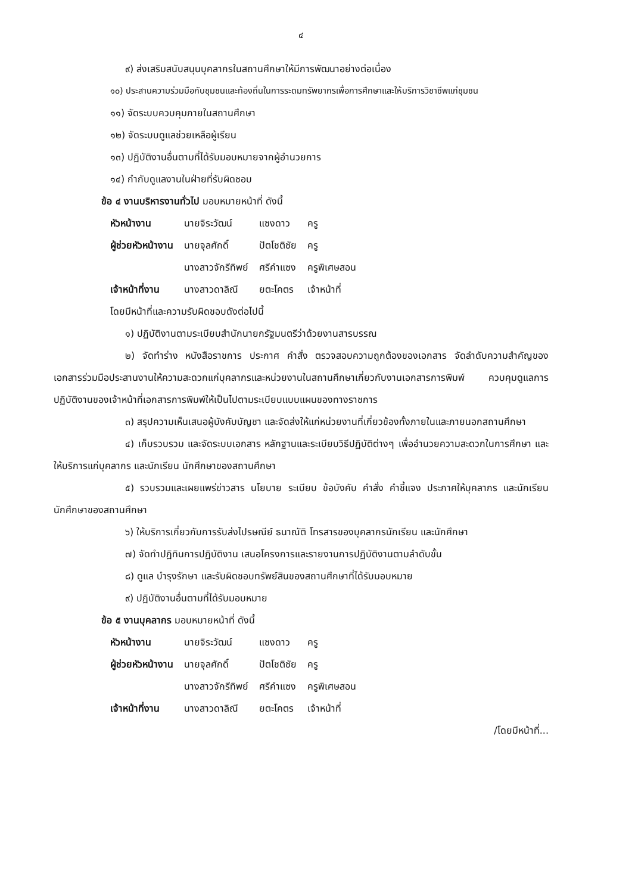๔
๙) ส่งเสริมสนับสนุนบุคลากรในสถานศึกษาให้มีการพัฒนาอย่างต่อเนื่อง
๑๐) ประสานความร่วมมือกับชุมชนและท้องถิ่นในการระดมทรัพยากรเพื่อการศึกษาและให้บริการวิชาชีพแก่ชุมชน
๑๑) จัดระบบควบคุมภายในสถานศึกษา
๑๒) จัดระบบดูแลช่วยเหลือผู้เรียน
๑๓) ปฏิบัติงานอื่นตามที่ได้รับมอบหมายจากผู้อำนวยการ
๑๔) กำกับดูแลงานในฝ่ายที่รับผิดชอบ
ข้อ ๔ งานบริหารงานทั่วไป มอบหมายหน้าที่ ดังนี้
| หัวหน้างาน | นายจิระวัฒน์ | แซงดาว | ครู |
| ผู้ช่วยหัวหน้างาน | นายจุลศักดิ์ | ปัตโชติชัย | ครู |
| | นางสาวจักรีทิพย์ | ศรีคำแซง | ครูพิเศษสอน |
| เจ้าหน้าที่งาน | นางสาวดาลิณี | ยตะโคตร | เจ้าหน้าที่ |
โดยมีหน้าที่และความรับผิดชอบดังต่อไปนี้
๑) ปฏิบัติงานตามระเบียบสำนักนายกรัฐมนตรีว่าด้วยงานสารบรรณ
๒) จัดทำร่าง หนังสือราชการ ประกาศ คำสั่ง ตรวจสอบความถูกต้องของเอกสาร จัดลำดับความสำคัญของเอกสารร่วมมือประสานงานให้ความสะดวกแก่บุคลากรและหน่วยงานในสถานศึกษาเกี่ยวกับงานเอกสารการพิมพ์ ควบคุมดูแลการปฏิบัติงานของเจ้าหน้าที่เอกสารการพิมพ์ให้เป็นไปตามระเบียบแบบแผนของทางราชการ
๓) สรุปความเห็นเสนอผู้บังคับบัญชา และจัดส่งให้แก่หน่วยงานที่เกี่ยวข้องทั้งภายในและภายนอกสถานศึกษา
๔) เก็บรวบรวม และจัดระบบเอกสาร หลักฐานและระเบียบวิธีปฏิบัติต่างๆ เพื่ออำนวยความสะดวกในการศึกษา และให้บริการแก่บุคลากร และนักเรียน นักศึกษาของสถานศึกษา
๕) รวบรวมและเผยแพร่ข่าวสาร นโยบาย ระเบียบ ข้อบังคับ คำสั่ง คำชี้แจง ประกาศให้บุคลากร และนักเรียน นักศึกษาของสถานศึกษา
๖) ให้บริการเกี่ยวกับการรับส่งไปรษณีย์ ธนาณัติ โทรสารของบุคลากรนักเรียน และนักศึกษา
๗) จัดทำปฏิทินการปฏิบัติงาน เสนอโครงการและรายงานการปฏิบัติงานตามลำดับขั้น
๘) ดูแล บำรุงรักษา และรับผิดชอบทรัพย์สินของสถานศึกษาที่ได้รับมอบหมาย
๙) ปฏิบัติงานอื่นตามที่ได้รับมอบหมาย
ข้อ ๕ งานบุคลากร มอบหมายหน้าที่ ดังนี้
| หัวหน้างาน | นายจิระวัฒน์ | แซงดาว | ครู |
| ผู้ช่วยหัวหน้างาน | นายจุลศักดิ์ | ปัตโชติชัย | ครู |
| | นางสาวจักรีทิพย์ | ศรีคำแซง | ครูพิเศษสอน |
| เจ้าหน้าที่งาน | นางสาวดาลิณี | ยตะโคตร | เจ้าหน้าที่ |
/โดยมีหน้าที่...